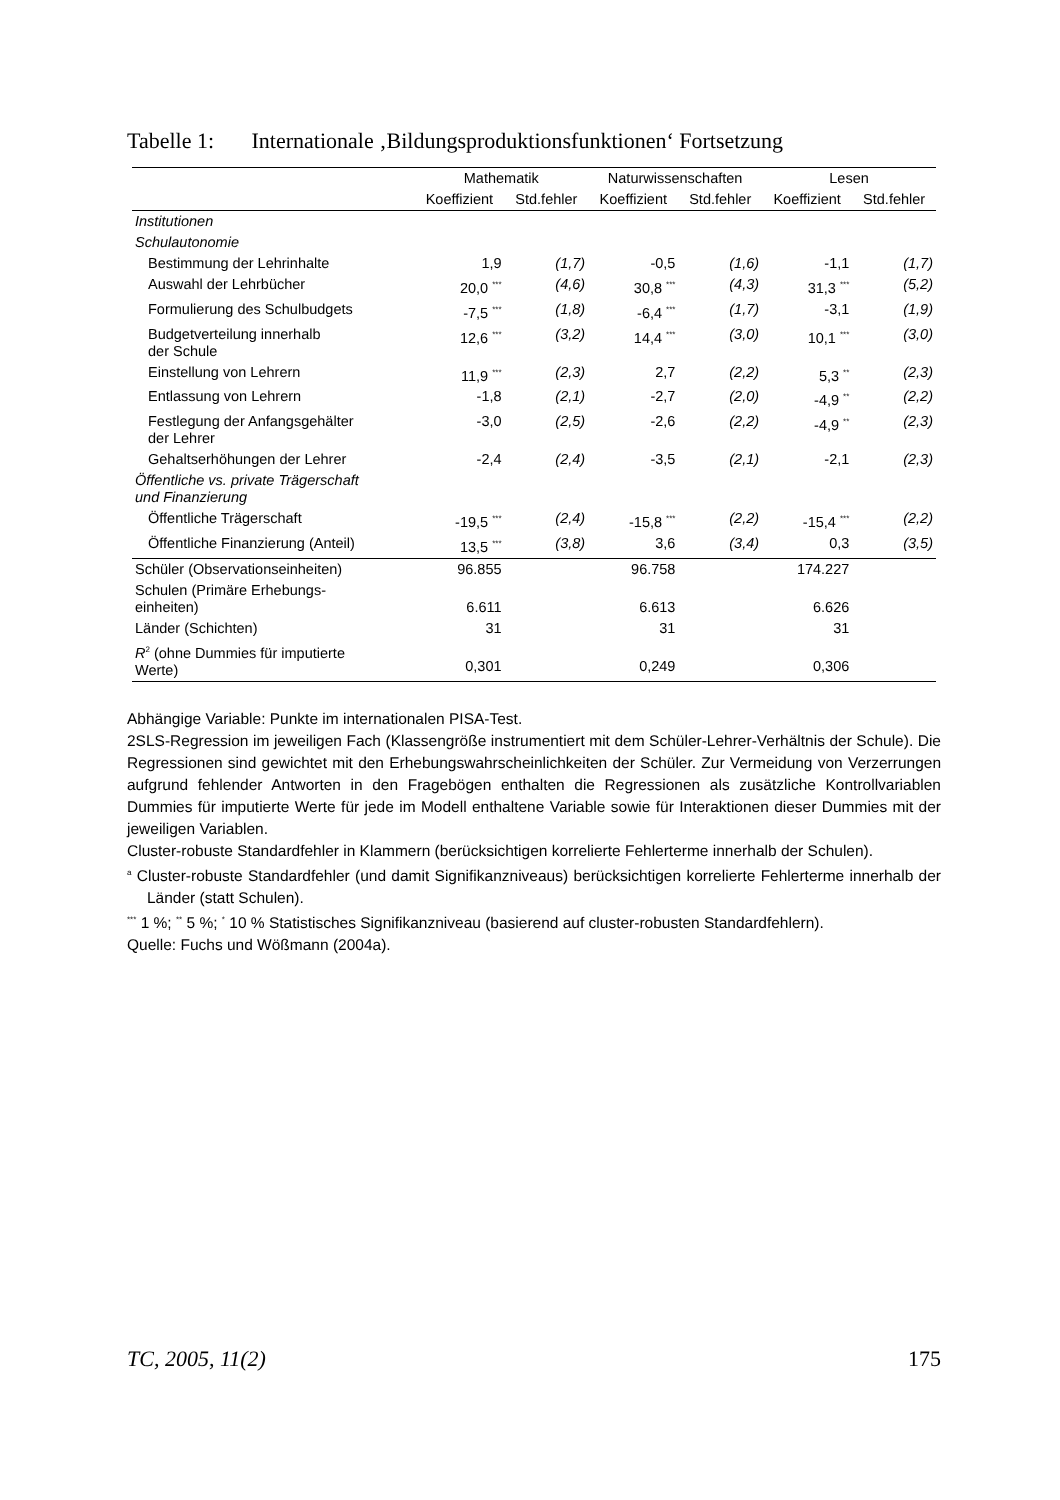Tabelle 1: Internationale ‚Bildungsproduktionsfunktionen‘ Fortsetzung
| | Mathematik | | Naturwissenschaften | | Lesen | |
| --- | --- | --- | --- | --- | --- | --- |
| | Koeffizient | Std.fehler | Koeffizient | Std.fehler | Koeffizient | Std.fehler |
| Institutionen | | | | | | |
| Schulautonomie | | | | | | |
| Bestimmung der Lehrinhalte | 1,9 | (1,7) | -0,5 | (1,6) | -1,1 | (1,7) |
| Auswahl der Lehrbücher | 20,0 <sup>***</sup> | (4,6) | 30,8 <sup>***</sup> | (4,3) | 31,3 <sup>***</sup> | (5,2) |
| Formulierung des Schulbudgets | -7,5 <sup>***</sup> | (1,8) | -6,4 <sup>***</sup> | (1,7) | -3,1 | (1,9) |
| Budgetverteilung innerhalb der Schule | 12,6 <sup>***</sup> | (3,2) | 14,4 <sup>***</sup> | (3,0) | 10,1 <sup>***</sup> | (3,0) |
| Einstellung von Lehrern | 11,9 <sup>***</sup> | (2,3) | 2,7 | (2,2) | 5,3 <sup>**</sup> | (2,3) |
| Entlassung von Lehrern | -1,8 | (2,1) | -2,7 | (2,0) | -4,9 <sup>**</sup> | (2,2) |
| Festlegung der Anfangsgehälter der Lehrer | -3,0 | (2,5) | -2,6 | (2,2) | -4,9 <sup>**</sup> | (2,3) |
| Gehaltserhöhungen der Lehrer | -2,4 | (2,4) | -3,5 | (2,1) | -2,1 | (2,3) |
| Öffentliche vs. private Trägerschaft und Finanzierung | | | | | | |
| Öffentliche Trägerschaft | -19,5 <sup>***</sup> | (2,4) | -15,8 <sup>***</sup> | (2,2) | -15,4 <sup>***</sup> | (2,2) |
| Öffentliche Finanzierung (Anteil) | 13,5 <sup>***</sup> | (3,8) | 3,6 | (3,4) | 0,3 | (3,5) |
| Schüler (Observationseinheiten) | 96.855 | | 96.758 | | 174.227 | |
| Schulen (Primäre Erhebungs- einheiten) | 6.611 | | 6.613 | | 6.626 | |
| Länder (Schichten) | 31 | | 31 | | 31 | |
| R<sup>2</sup> (ohne Dummies für imputierte Werte) | 0,301 | | 0,249 | | 0,306 | |
Abhängige Variable: Punkte im internationalen PISA-Test.
2SLS-Regression im jeweiligen Fach (Klassengröße instrumentiert mit dem Schüler-Lehrer-Verhältnis der Schule). Die Regressionen sind gewichtet mit den Erhebungswahrscheinlichkeiten der Schüler. Zur Vermeidung von Verzerrungen aufgrund fehlender Antworten in den Fragebögen enthalten die Regressionen als zusätzliche Kontrollvariablen Dummies für imputierte Werte für jede im Modell enthaltene Variable sowie für Interaktionen dieser Dummies mit der jeweiligen Variablen.
Cluster-robuste Standardfehler in Klammern (berücksichtigen korrelierte Fehlerterme innerhalb der Schulen).
<sup>a</sup> Cluster-robuste Standardfehler (und damit Signifikanzniveaus) berücksichtigen korrelierte Fehlerterme innerhalb der Länder (statt Schulen).
<sup>***</sup> 1 %; <sup>**</sup> 5 %; <sup>*</sup> 10 % Statistisches Signifikanzniveau (basierend auf cluster-robusten Standardfehlern).
Quelle: Fuchs und Wößmann (2004a).
TC, 2005, 11(2) 175